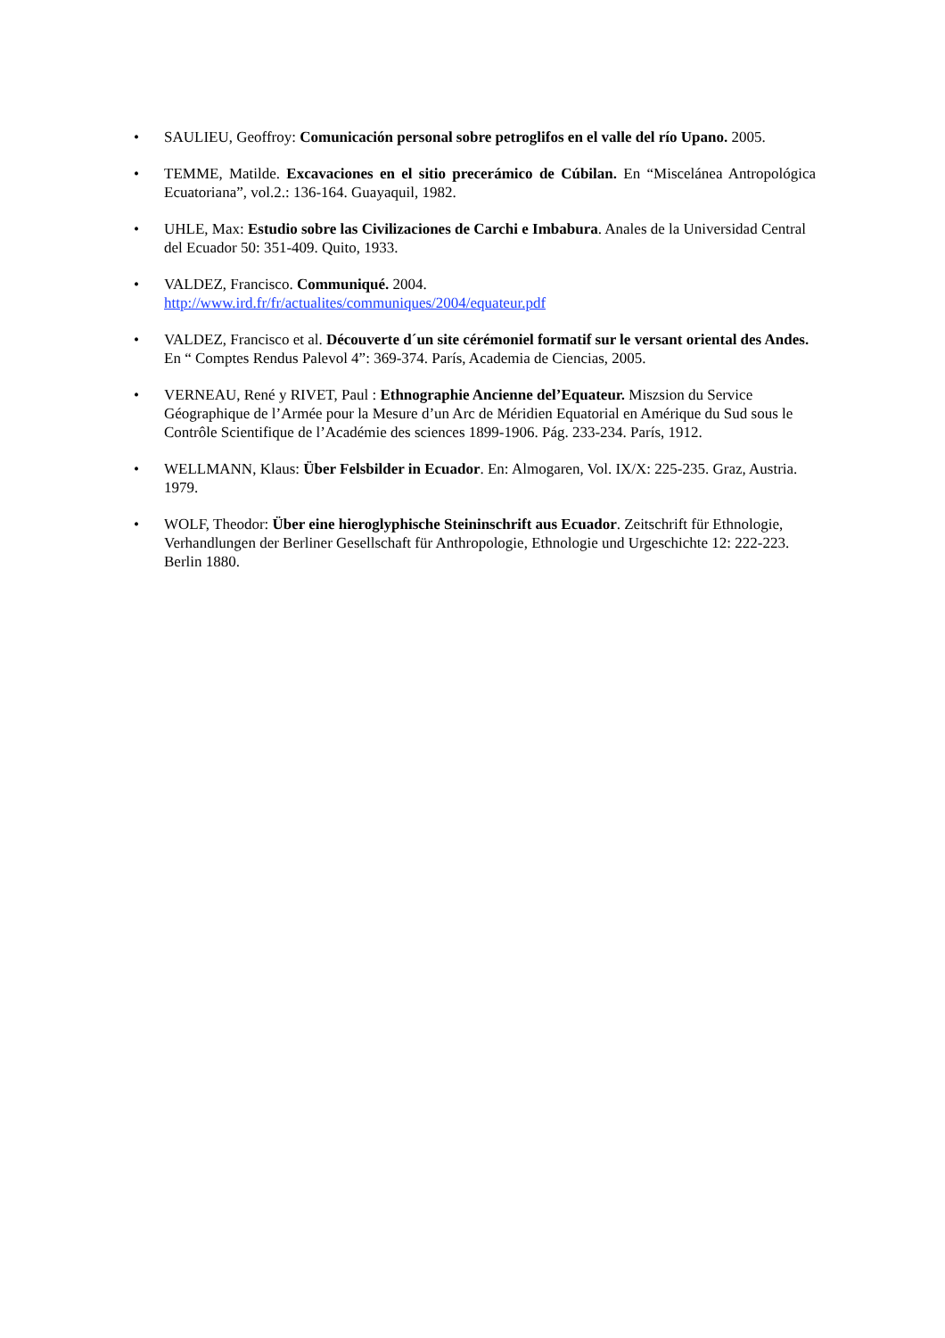• SAULIEU, Geoffroy: Comunicación personal sobre petroglifos en el valle del río Upano. 2005.
• TEMME, Matilde. Excavaciones en el sitio precerámico de Cúbilan. En “Miscelánea Antropológica Ecuatoriana”, vol.2.: 136-164. Guayaquil, 1982.
• UHLE, Max: Estudio sobre las Civilizaciones de Carchi e Imbabura. Anales de la Universidad Central del Ecuador 50: 351-409. Quito, 1933.
• VALDEZ, Francisco. Communiqué. 2004.
http://www.ird.fr/fr/actualites/communiques/2004/equateur.pdf
• VALDEZ, Francisco et al. Découverte d´un site cérémoniel formatif sur le versant oriental des Andes. En “ Comptes Rendus Palevol 4”: 369-374. París, Academia de Ciencias, 2005.
• VERNEAU, René y RIVET, Paul : Ethnographie Ancienne del’Equateur. Miszsion du Service Géographique de l’Armée pour la Mesure d’un Arc de Méridien Equatorial en Amérique du Sud sous le Contrôle Scientifique de l’Académie des sciences 1899-1906. Pág. 233-234. París, 1912.
• WELLMANN, Klaus: Über Felsbilder in Ecuador. En: Almogaren, Vol. IX/X: 225-235. Graz, Austria. 1979.
• WOLF, Theodor: Über eine hieroglyphische Steininschrift aus Ecuador. Zeitschrift für Ethnologie, Verhandlungen der Berliner Gesellschaft für Anthropologie, Ethnologie und Urgeschichte 12: 222-223. Berlin 1880.